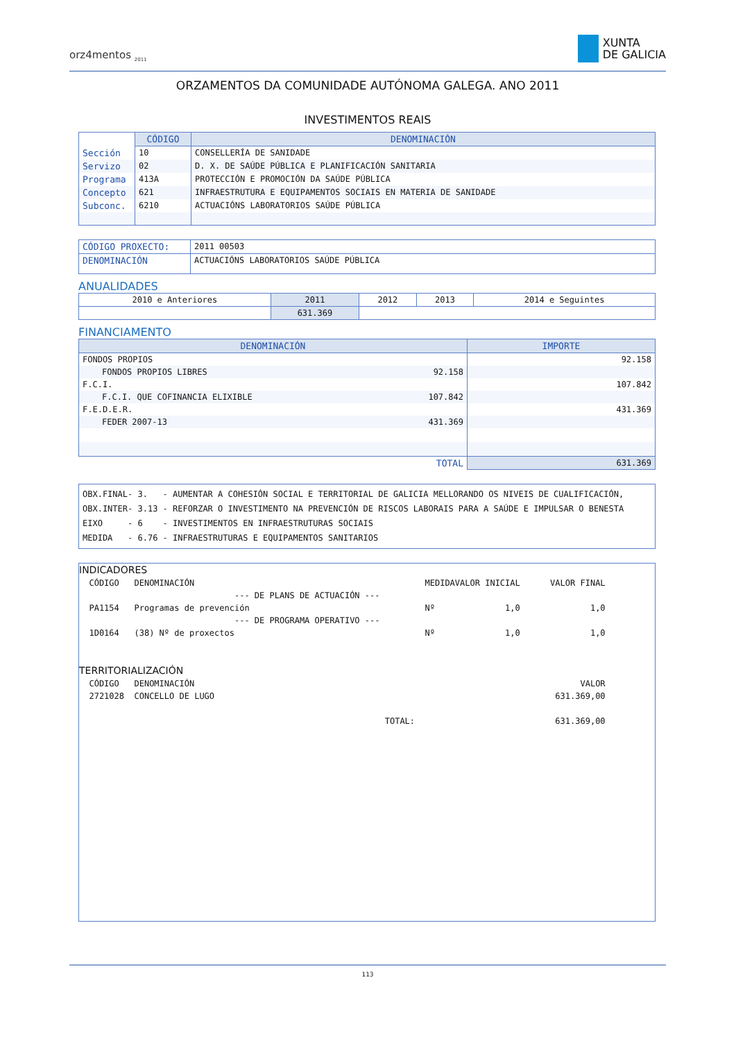orz4mentos <sub>2011</sub>
XUNTA
DE GALICIA
ORZAMENTOS DA COMUNIDADE AUTÓNOMA GALEGA. ANO 2011
INVESTIMENTOS REAIS
| | CÓDIGO | DENOMINACIÓN |
| Sección | 10 | CONSELLERÍA DE SANIDADE |
| Servizo | 02 | D. X. DE SAÚDE PÚBLICA E PLANIFICACIÓN SANITARIA |
| Programa | 413A | PROTECCIÓN E PROMOCIÓN DA SAÚDE PÚBLICA |
| Concepto | 621 | INFRAESTRUTURA E EQUIPAMENTOS SOCIAIS EN MATERIA DE SANIDADE |
| Subconc. | 6210 | ACTUACIÓNS LABORATORIOS SAÚDE PÚBLICA |
| CÓDIGO PROXECTO: | 2011 00503 |
| DENOMINACIÓN | ACTUACIÓNS LABORATORIOS SAÚDE PÚBLICA |
ANUALIDADES
| 2010 e Anteriores | 2011 | 2012 | 2013 | 2014 e Seguintes |
| | 631.369 | | | |
FINANCIAMENTO
| DENOMINACIÓN | | IMPORTE |
| --- | --- | --- |
| FONDOS PROPIOS | | 92.158 |
| FONDOS PROPIOS LIBRES | 92.158 | |
| F.C.I. | | 107.842 |
| F.C.I. QUE COFINANCIA ELIXIBLE | 107.842 | |
| F.E.D.E.R. | | 431.369 |
| FEDER 2007-13 | 431.369 | |
| TOTAL | | 631.369 |
OBX.FINAL- 3. - AUMENTAR A COHESIÓN SOCIAL E TERRITORIAL DE GALICIA MELLORANDO OS NIVEIS DE CUALIFICACIÓN, OBX.INTER- 3.13 - REFORZAR O INVESTIMENTO NA PREVENCIÓN DE RISCOS LABORAIS PARA A SAÚDE E IMPULSAR O BENESTA EIXO - 6 - INVESTIMENTOS EN INFRAESTRUTURAS SOCIAIS MEDIDA - 6.76 - INFRAESTRUTURAS E EQUIPAMENTOS SANITARIOS
INDICADORES CÓDIGO DENOMINACIÓN MEDIDAVALOR INICIAL VALOR FINAL --- DE PLANS DE ACTUACIÓN --- PA1154 Programas de prevención Nº 1,0 1,0 --- DE PROGRAMA OPERATIVO --- 1D0164 (38) Nº de proxectos Nº 1,0 1,0 TERRITORIALIZACIÓN CÓDIGO DENOMINACIÓN VALOR 2721028 CONCELLO DE LUGO 631.369,00 TOTAL: 631.369,00
113